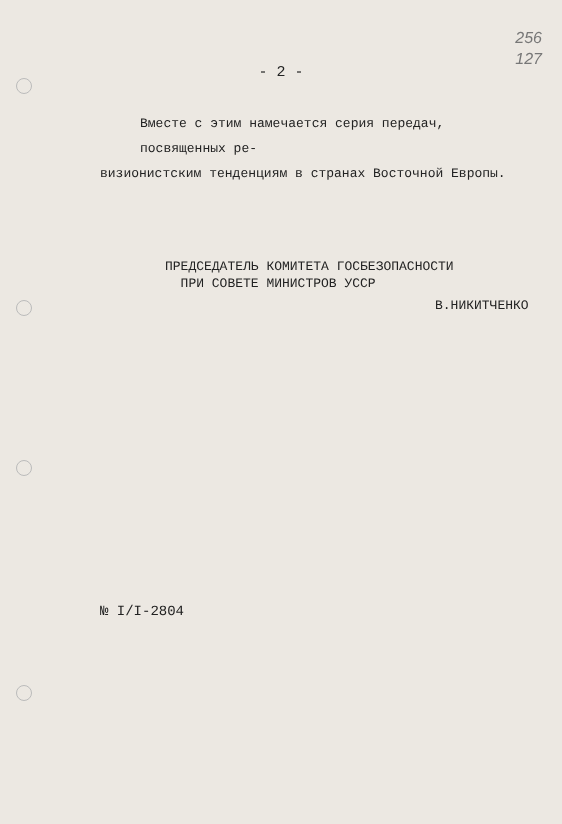256
127
- 2 -
Вместе с этим намечается серия передач, посвященных ре-
визионистским тенденциям в странах Восточной Европы.
ПРЕДСЕДАТЕЛЬ КОМИТЕТА ГОСБЕЗОПАСНОСТИ
ПРИ СОВЕТЕ МИНИСТРОВ УССР
В.НИКИТЧЕНКО
№ I/I-2804